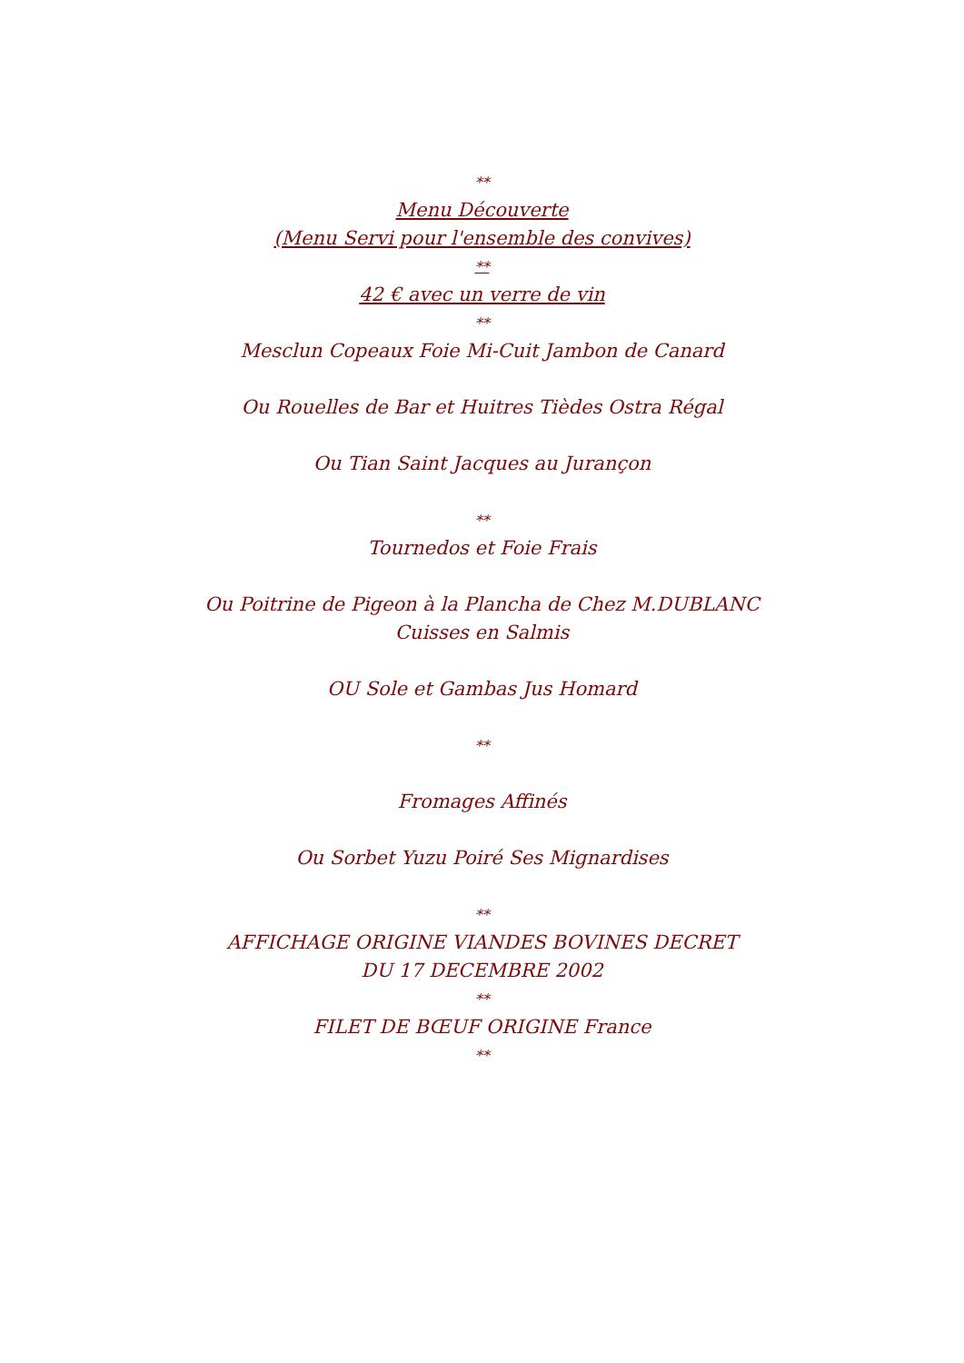**
Menu Découverte
(Menu Servi pour l'ensemble des convives)
**
42 € avec un verre de vin
**
Mesclun Copeaux Foie Mi-Cuit Jambon de Canard
Ou Rouelles de Bar et Huitres Tièdes Ostra Régal
Ou Tian Saint Jacques au Jurançon
**
Tournedos et Foie Frais
Ou Poitrine de Pigeon à la Plancha de Chez M.DUBLANC
Cuisses en Salmis
OU Sole et Gambas Jus Homard
**
Fromages Affinés
Ou Sorbet Yuzu Poiré Ses Mignardises
**
AFFICHAGE ORIGINE VIANDES BOVINES DECRET
DU 17 DECEMBRE 2002
**
FILET DE BŒUF ORIGINE France
**